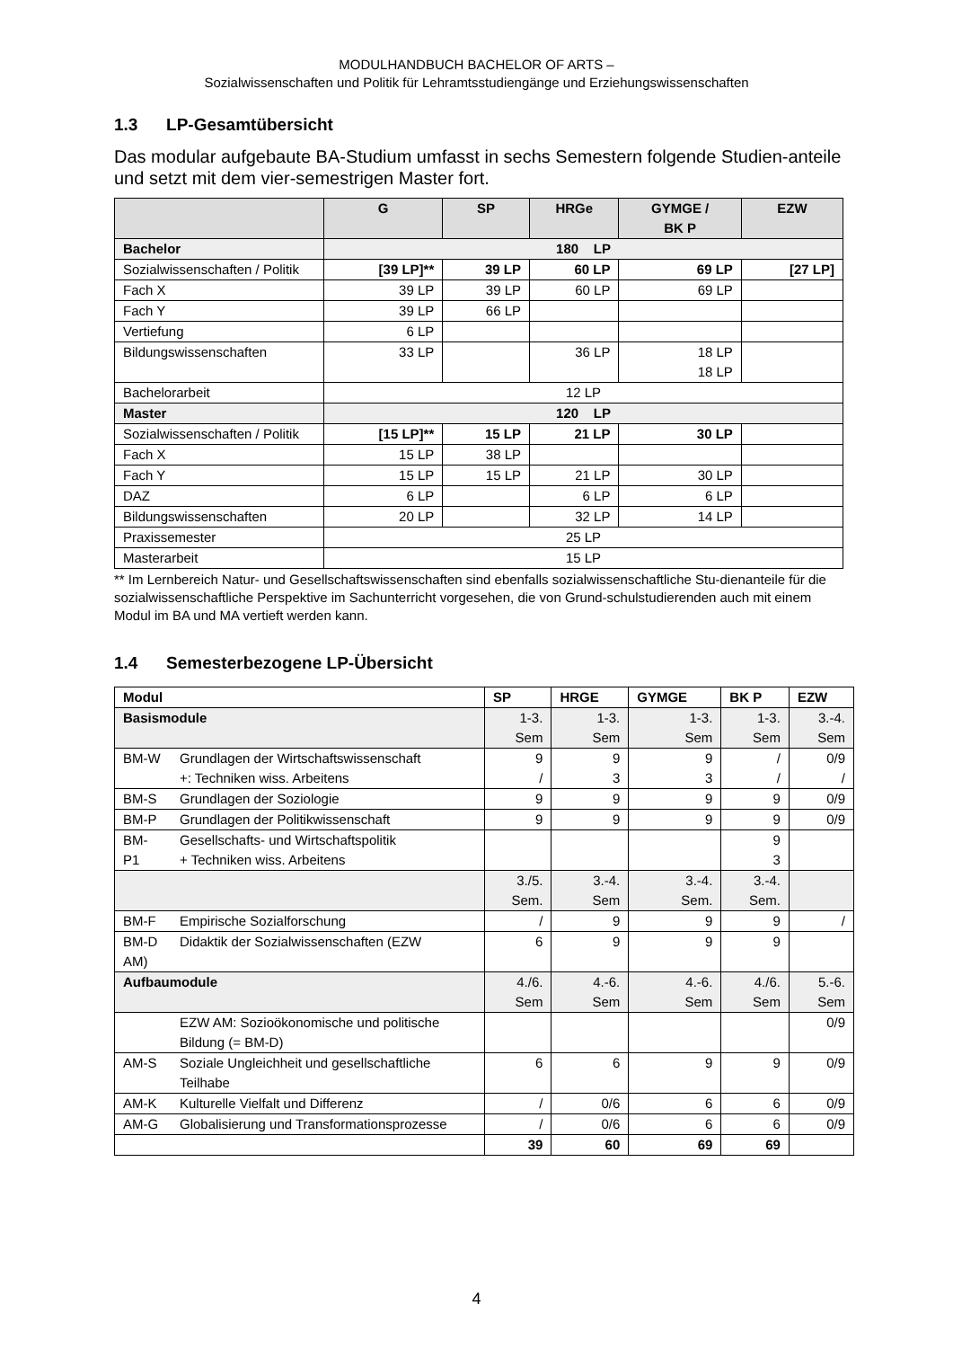MODULHANDBUCH BACHELOR OF ARTS –
Sozialwissenschaften und Politik für Lehramtsstudiengänge und Erziehungswissenschaften
1.3 LP-Gesamtübersicht
Das modular aufgebaute BA-Studium umfasst in sechs Semestern folgende Studien-anteile und setzt mit dem vier-semestrigen Master fort.
| | G | SP | HRGe | GYMGE / BK P | EZW |
| --- | --- | --- | --- | --- | --- |
| Bachelor | 180 LP | | | | |
| Sozialwissenschaften / Politik | [39 LP]** | 39 LP | 60 LP | 69 LP | [27 LP] |
| Fach X | 39 LP | 39 LP | 60 LP | 69 LP | |
| Fach Y | 39 LP | 66 LP | | | |
| Vertiefung | 6 LP | | | | |
| Bildungswissenschaften | 33 LP | | 36 LP | 18 LP 18 LP | |
| Bachelorarbeit | 12 LP | | | | |
| Master | 120 LP | | | | |
| Sozialwissenschaften / Politik | [15 LP]** | 15 LP | 21 LP | 30 LP | |
| Fach X | 15 LP | 38 LP | | | |
| Fach Y | 15 LP | 15 LP | 21 LP | 30 LP | |
| DAZ | 6 LP | | 6 LP | 6 LP | |
| Bildungswissenschaften | 20 LP | | 32 LP | 14 LP | |
| Praxissemester | 25 LP | | | | |
| Masterarbeit | 15 LP | | | | |
** Im Lernbereich Natur- und Gesellschaftswissenschaften sind ebenfalls sozialwissenschaftliche Stu-dienanteile für die sozialwissenschaftliche Perspektive im Sachunterricht vorgesehen, die von Grund-schulstudierenden auch mit einem Modul im BA und MA vertieft werden kann.
1.4 Semesterbezogene LP-Übersicht
| Modul | | SP | HRGE | GYMGE | BK P | EZW |
| Basismodule | | 1-3. Sem | 1-3. Sem | 1-3. Sem | 1-3. Sem | 3.-4. Sem |
| BM-W | Grundlagen der Wirtschaftswissenschaft +: Techniken wiss. Arbeitens | 9 / | 9 3 | 9 3 | / / | 0/9 / |
| BM-S | Grundlagen der Soziologie | 9 | 9 | 9 | 9 | 0/9 |
| BM-P | Grundlagen der Politikwissenschaft | 9 | 9 | 9 | 9 | 0/9 |
| BM-P1 | Gesellschafts- und Wirtschaftspolitik + Techniken wiss. Arbeitens | | | | 9 3 | |
| | | 3./5. Sem. | 3.-4. Sem | 3.-4. Sem. | 3.-4. Sem. | |
| BM-F | Empirische Sozialforschung | / | 9 | 9 | 9 | / |
| BM-D AM) | Didaktik der Sozialwissenschaften (EZW | 6 | 9 | 9 | 9 | |
| Aufbaumodule | | 4./6. Sem | 4.-6. Sem | 4.-6. Sem | 4./6. Sem | 5.-6. Sem |
| | EZW AM: Sozioökonomische und politische Bildung (= BM-D) | | | | | 0/9 |
| AM-S | Soziale Ungleichheit und gesellschaftliche Teilhabe | 6 | 6 | 9 | 9 | 0/9 |
| AM-K | Kulturelle Vielfalt und Differenz | / | 0/6 | 6 | 6 | 0/9 |
| AM-G | Globalisierung und Transformationsprozesse | / | 0/6 | 6 | 6 | 0/9 |
| | | 39 | 60 | 69 | 69 | |
4